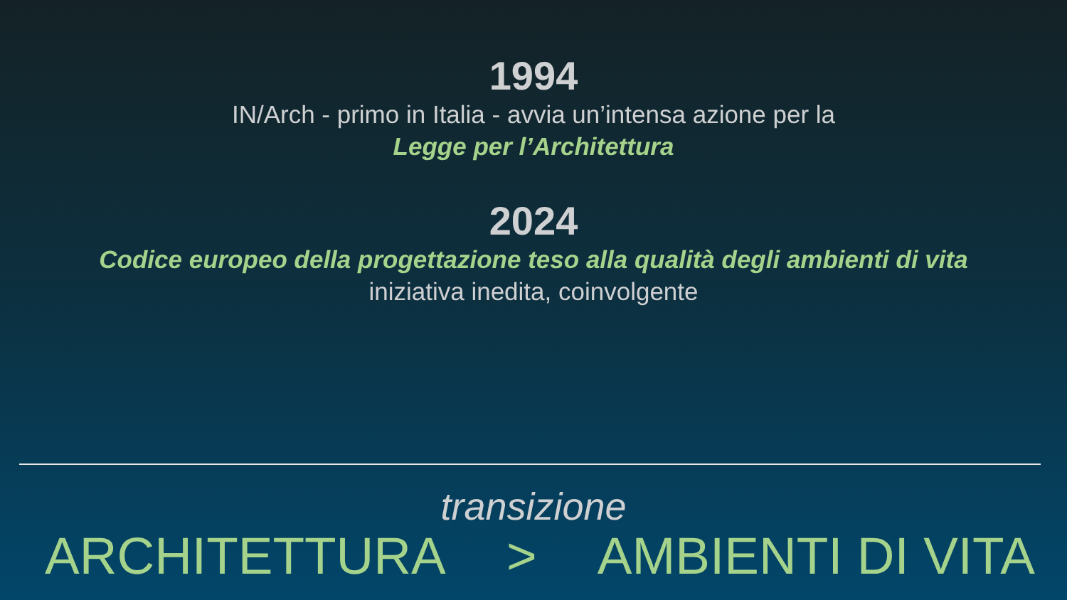1994
IN/Arch - primo in Italia - avvia un’intensa azione per la
Legge per l’Architettura
2024
Codice europeo della progettazione teso alla qualità degli ambienti di vita
iniziativa inedita, coinvolgente
transizione
ARCHITETTURA > AMBIENTI DI VITA